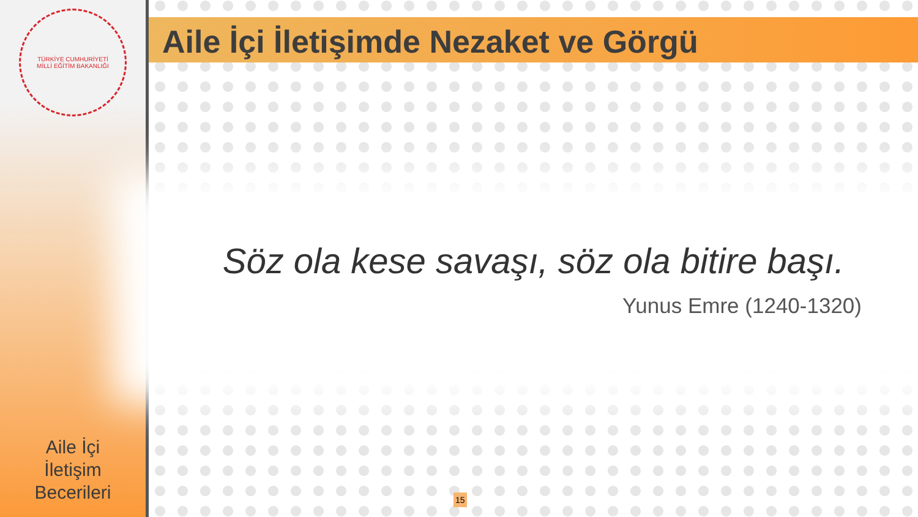TÜRKİYE CUMHURİYETİ
MİLLİ EĞİTİM BAKANLIĞI
Aile İçi
İletişim
Becerileri
Aile İçi İletişimde Nezaket ve Görgü
Söz ola kese savaşı, söz ola bitire başı.
Yunus Emre (1240-1320)
15